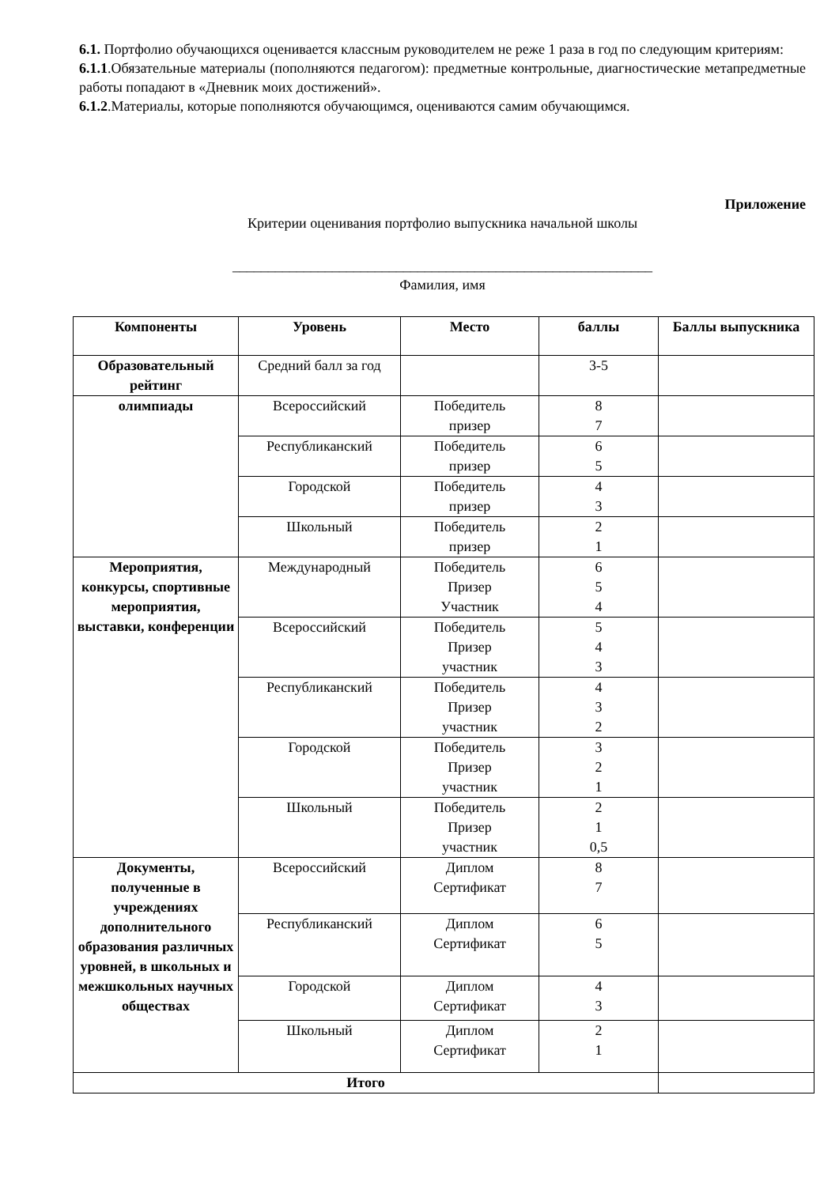6.1. Портфолио обучающихся оценивается классным руководителем не реже 1 раза в год по следующим критериям:
6.1.1.Обязательные материалы (пополняются педагогом): предметные контрольные, диагностические метапредметные работы попадают в «Дневник моих достижений».
6.1.2.Материалы, которые пополняются обучающимся, оцениваются самим обучающимся.
Приложение
Критерии оценивания портфолио выпускника начальной школы
___________________________________________________________
Фамилия, имя
| Компоненты | Уровень | Место | баллы | Баллы выпускника |
| --- | --- | --- | --- | --- |
| Образовательный рейтинг | Средний балл за год | | 3-5 | |
| олимпиады | Всероссийский | Победитель призер | 8 7 | |
| | Республиканский | Победитель призер | 6 5 | |
| | Городской | Победитель призер | 4 3 | |
| | Школьный | Победитель призер | 2 1 | |
| Мероприятия, конкурсы, спортивные мероприятия, выставки, конференции | Международный | Победитель Призер Участник | 6 5 4 | |
| | Всероссийский | Победитель Призер участник | 5 4 3 | |
| | Республиканский | Победитель Призер участник | 4 3 2 | |
| | Городской | Победитель Призер участник | 3 2 1 | |
| | Школьный | Победитель Призер участник | 2 1 0,5 | |
| Документы, полученные в учреждениях дополнительного образования различных уровней, в школьных и межшкольных научных обществах | Всероссийский | Диплом Сертификат | 8 7 | |
| | Республиканский | Диплом Сертификат | 6 5 | |
| | Городской | Диплом Сертификат | 4 3 | |
| | Школьный | Диплом Сертификат | 2 1 | |
| Итого | | | | |